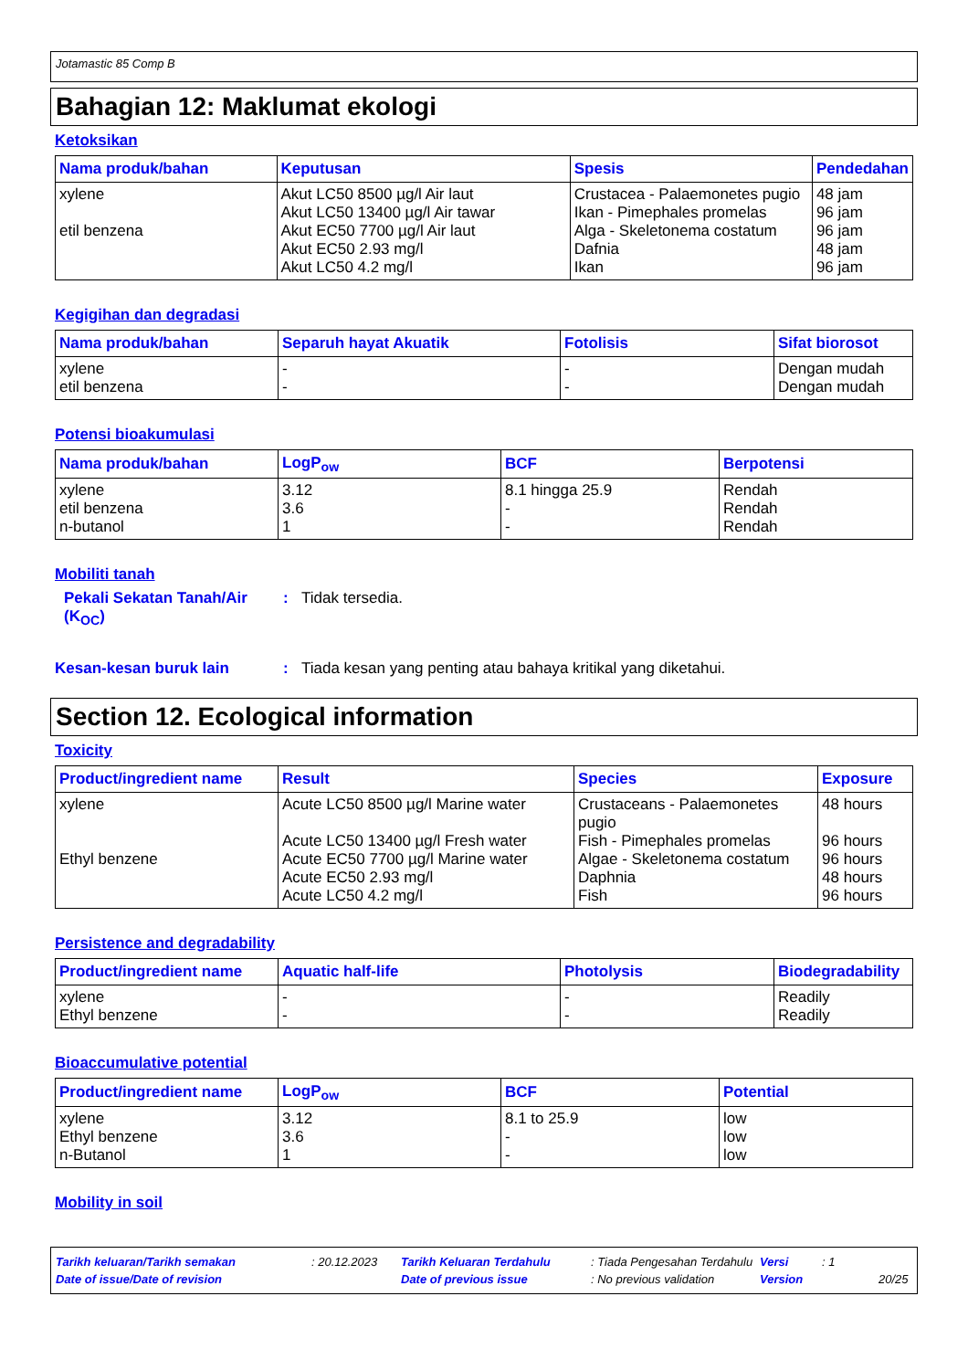Jotamastic 85 Comp B
Bahagian 12: Maklumat ekologi
Ketoksikan
| Nama produk/bahan | Keputusan | Spesis | Pendedahan |
| --- | --- | --- | --- |
| xylene etil benzena | Akut LC50 8500 µg/l Air laut Akut LC50 13400 µg/l Air tawar Akut EC50 7700 µg/l Air laut Akut EC50 2.93 mg/l Akut LC50 4.2 mg/l | Crustacea - Palaemonetes pugio Ikan - Pimephales promelas Alga - Skeletonema costatum Dafnia Ikan | 48 jam 96 jam 96 jam 48 jam 96 jam |
Kegigihan dan degradasi
| Nama produk/bahan | Separuh hayat Akuatik | Fotolisis | Sifat biorosot |
| --- | --- | --- | --- |
| xylene etil benzena | - - | - - | Dengan mudah Dengan mudah |
Potensi bioakumulasi
| Nama produk/bahan | LogP<sub>ow</sub> | BCF | Berpotensi |
| --- | --- | --- | --- |
| xylene etil benzena n-butanol | 3.12 3.6 1 | 8.1 hingga 25.9 - - | Rendah Rendah Rendah |
Mobiliti tanah
Pekali Sekatan Tanah/Air (K<sub>OC</sub>): Tidak tersedia.
Kesan-kesan buruk lain: Tiada kesan yang penting atau bahaya kritikal yang diketahui.
Section 12. Ecological information
Toxicity
| Product/ingredient name | Result | Species | Exposure |
| --- | --- | --- | --- |
| xylene Ethyl benzene | Acute LC50 8500 µg/l Marine water Acute LC50 13400 µg/l Fresh water Acute EC50 7700 µg/l Marine water Acute EC50 2.93 mg/l Acute LC50 4.2 mg/l | Crustaceans - Palaemonetes pugio Fish - Pimephales promelas Algae - Skeletonema costatum Daphnia Fish | 48 hours 96 hours 96 hours 48 hours 96 hours |
Persistence and degradability
| Product/ingredient name | Aquatic half-life | Photolysis | Biodegradability |
| --- | --- | --- | --- |
| xylene Ethyl benzene | - - | - - | Readily Readily |
Bioaccumulative potential
| Product/ingredient name | LogP<sub>ow</sub> | BCF | Potential |
| --- | --- | --- | --- |
| xylene Ethyl benzene n-Butanol | 3.12 3.6 1 | 8.1 to 25.9 - - | low low low |
Mobility in soil
Tarikh keluaran/Tarikh semakan: 20.12.2023 Tarikh Keluaran Terdahulu: Tiada Pengesahan Terdahulu Versi: 1
Date of issue/Date of revision Date of previous issue: No previous validation Version 20/25